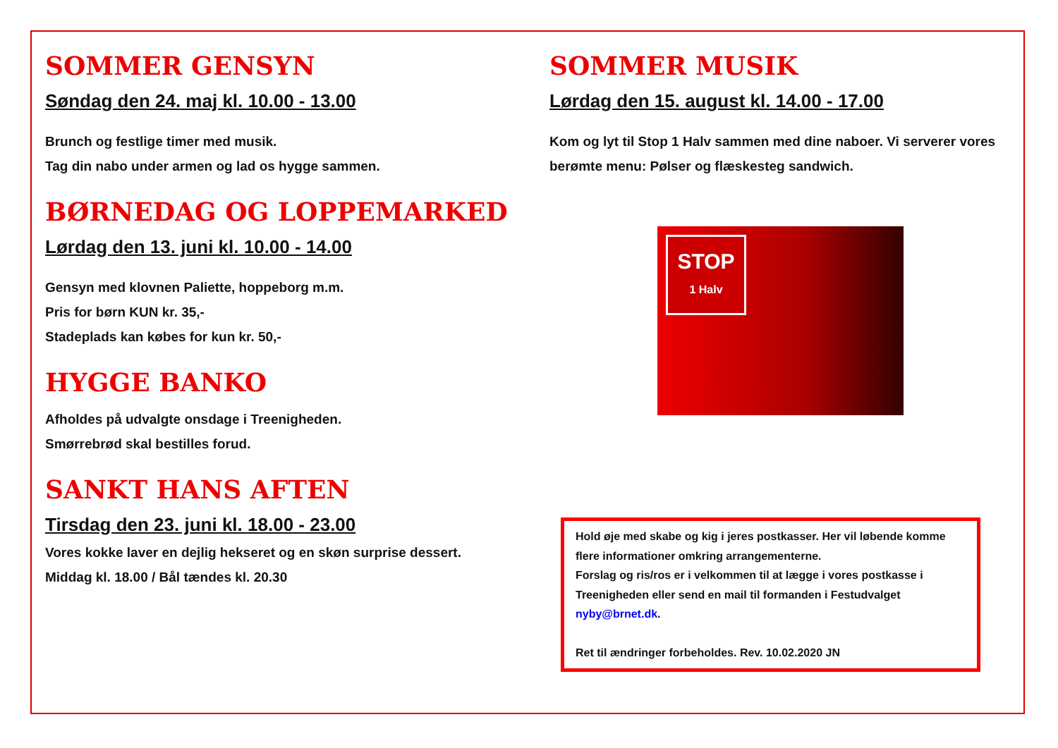SOMMER GENSYN
Søndag den 24. maj kl. 10.00 - 13.00
Brunch og festlige timer med musik.
Tag din nabo under armen og lad os hygge sammen.
BØRNEDAG OG LOPPEMARKED
Lørdag den 13. juni kl. 10.00 - 14.00
Gensyn med klovnen Paliette, hoppeborg m.m.
Pris for børn KUN kr. 35,-
Stadeplads kan købes for kun kr. 50,-
HYGGE BANKO
Afholdes på udvalgte onsdage i Treenigheden.
Smørrebrød skal bestilles forud.
SANKT HANS AFTEN
Tirsdag den 23. juni kl. 18.00 - 23.00
Vores kokke laver en dejlig hekseret og en skøn surprise dessert.
Middag kl. 18.00 / Bål tændes kl. 20.30
SOMMER MUSIK
Lørdag den 15. august kl. 14.00 - 17.00
Kom og lyt til Stop 1 Halv sammen med dine naboer. Vi serverer vores berømte menu: Pølser og flæskesteg sandwich.
STOP
1 Halv
Hold øje med skabe og kig i jeres postkasser. Her vil løbende komme flere informationer omkring arrangementerne.
Forslag og ris/ros er i velkommen til at lægge i vores postkasse i Treenigheden eller send en mail til formanden i Festudvalget nyby@brnet.dk.
Ret til ændringer forbeholdes. Rev. 10.02.2020 JN